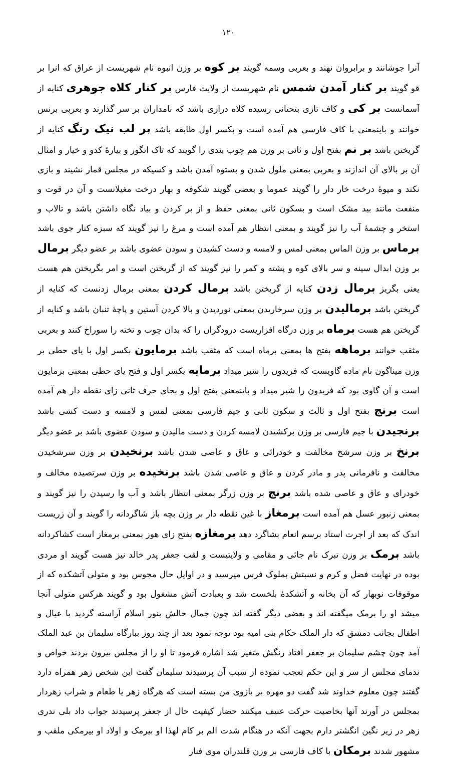١٢٠
آنرا جوشانند و برابروان نهند و بعربی وسمه گویند بر کوه بر وزن انبوه نام شهریست از عراق که انرا بر قو گویند بر کنار آمدن شمس نام شهریست از ولایت فارس بر کنار کلاه جوهری کنایه از آسمانست بر کی و کاف تازی بتحتانی رسیده کلاه درازی باشد که نامداران بر سر گذارند و بعربی برنس خوانند و باینمعنی با کاف فارسی هم آمده است و بکسر اول طابقه باشد بر لب نیک رنگ کنایه از گریختن باشد بر نم بفتح اول و ثانی بر وزن هم چوب بندی را گویند که تاک انگور و بیارهٔ کدو و خیار و امثال آن بر بالای آن اندازند و بعربی بمعنی ملول شدن و بستوه آمدن باشد و کسیکه در مجلس قمار نشیند و بازی نکند و میوهٔ درخت خار دار را گویند عموما و بعضی گویند شکوفه و بهار درخت مغیلانست و آن در قوت و منفعت مانند بید مشک است و بسکون ثانی بمعنی حفظ و از بر کردن و بیاد نگاه داشتن باشد و تالاب و استخر و چشمهٔ آب را نیز گویند و بمعنی انتظار هم آمده است و مرغ را نیز گویند که سبزه کنار جوی باشد برماس بر وزن الماس بمعنی لمس و لامسه و دست کشیدن و سودن عضوی باشد بر عضو دیگر برمال بر وزن ابدال سینه و سر بالای کوه و پشته و کمر را نیز گویند که از گریختن است و امر بگریختن هم هست یعنی بگریز برمال زدن کنایه از گریختن باشد برمال کردن بمعنی برمال زدنست که کنایه از گریختن باشد برمالیدن بر وزن سرخاریدن بمعنی نوردیدن و بالا کردن آستین و پاچهٔ تنبان باشد و کنایه از گریختن هم هست برماه بر وزن درگاه افزاریست درودگران را که بدان چوب و تخته را سوراخ کنند و بعربی مثقب خوانند برماهه بفتح ها بمعنی برماه است که مثقب باشد برمایون بکسر اول با یای حطی بر وزن میناگون نام ماده گاویست که فریدون را شیر میداد برمایه بکسر اول و فتح یای حطی بمعنی برمایون است و آن گاوی بود که فریدون را شیر میداد و باینمعنی بفتح اول و بجای حرف ثانی زای نقطه دار هم آمده است برنج بفتح اول و ثالث و سکون ثانی و جیم فارسی بمعنی لمس و لامسه و دست کشی باشد برنجیدن با جیم فارسی بر وزن برکشیدن لامسه کردن و دست مالیدن و سودن عضوی باشد بر عضو دیگر برنخ بر وزن سرشخ مخالفت و خودرائی و عاق و عاصی شدن باشد برنخیدن بر وزن سرشخیدن مخالفت و نافرمانی پدر و مادر کردن و عاق و عاصی شدن باشد برنخیده بر وزن سرتصیده مخالف و خودرای و عاق و عاصی شده باشد برنج بر وزن زرگر بمعنی انتظار باشد و آب وا رسیدن را نیز گویند و بمعنی زنبور عسل هم آمده است برمغاز با غین نقطه دار بر وزن بچه باز شاگردانه را گویند و آن زریست اندک که بعد از اجرت استاد برسم انعام بشاگرد دهد برمغازه بفتح زای هوز بمعنی برمغاز است کشاکردانه باشد برمک بر وزن تبرک نام جائی و مقامی و ولایتیست و لقب جعفر پدر خالد نیز هست گویند او مردی بوده در نهایت فضل و کرم و نسبتش بملوک فرس میرسید و در اوایل حال مجوس بود و متولی آتشکده که از موقوفات نوبهار که آن بخانه و آتشکدهٔ بلخست شد و بعبادت آتش مشغول بود و گویند هرکس متولی آنجا میشد او را برمک میگفته اند و بعضی دیگر گفته اند چون جمال حالش بنور اسلام آراسته گردید با عیال و اطفال بجانب دمشق که دار الملک حکام بنی امیه بود توجه نمود بعد از چند روز ببارگاه سلیمان بن عبد الملک آمد چون چشم سلیمان بر جعفر افتاد رنگش متغیر شد اشاره فرمود تا او را از مجلس بیرون بردند خواص و ندمای مجلس از سر و این حکم تعجب نموده از سبب آن پرسیدند سلیمان گفت این شخص زهر همراه دارد گفتند چون معلوم خداوند شد گفت دو مهره بر بازوی من بسته است که هرگاه زهر یا طعام و شراب زهردار بمجلس در آورند آنها بخاصیت حرکت عنیف میکنند حضار کیفیت حال از جعفر پرسیدند جواب داد بلی ندری زهر در زیر نگین انگشتر دارم بجهت آنکه در هنگام شدت الم بر کام لهذا او بیرمک و اولاد او بیرمکی ملقب و مشهور شدند برمکان با کاف فارسی بر وزن قلندران موی فنار